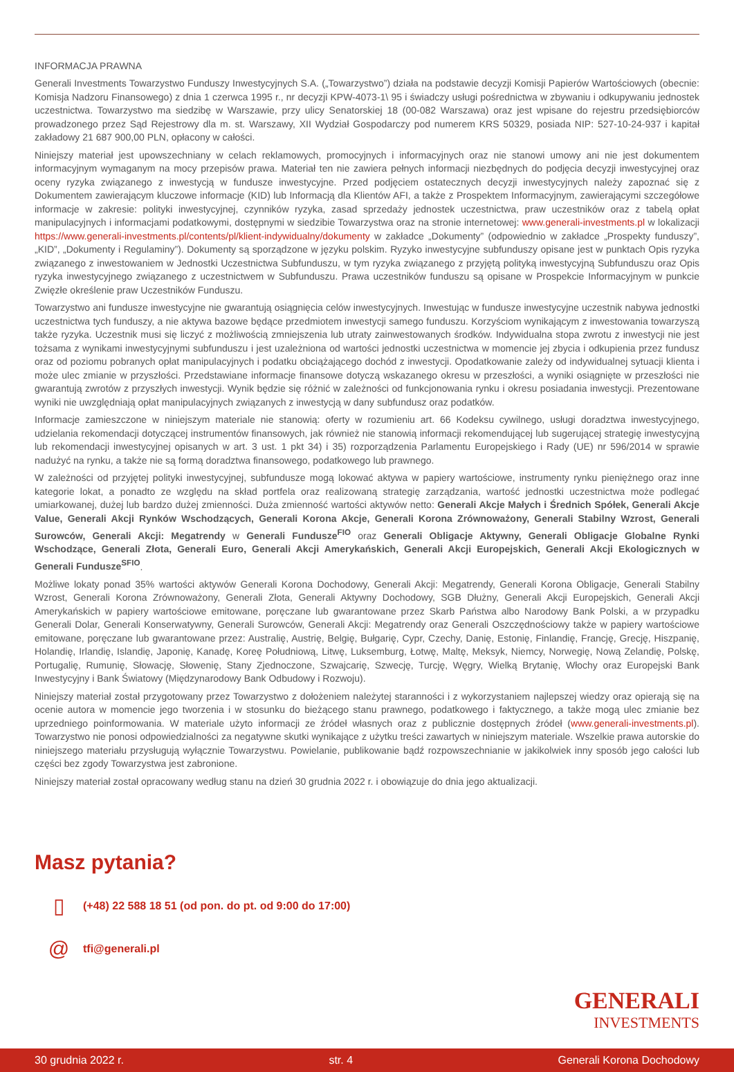INFORMACJA PRAWNA
Generali Investments Towarzystwo Funduszy Inwestycyjnych S.A. („Towarzystwo”) działa na podstawie decyzji Komisji Papierów Wartościowych (obecnie: Komisja Nadzoru Finansowego) z dnia 1 czerwca 1995 r., nr decyzji KPW-4073-1\ 95 i świadczy usługi pośrednictwa w zbywaniu i odkupywaniu jednostek uczestnictwa. Towarzystwo ma siedzibę w Warszawie, przy ulicy Senatorskiej 18 (00-082 Warszawa) oraz jest wpisane do rejestru przedsiębiorców prowadzonego przez Sąd Rejestrowy dla m. st. Warszawy, XII Wydział Gospodarczy pod numerem KRS 50329, posiada NIP: 527-10-24-937 i kapitał zakładowy 21 687 900,00 PLN, opłacony w całości.
Niniejszy materiał jest upowszechniany w celach reklamowych, promocyjnych i informacyjnych oraz nie stanowi umowy ani nie jest dokumentem informacyjnym wymaganym na mocy przepisów prawa. Materiał ten nie zawiera pełnych informacji niezbędnych do podjęcia decyzji inwestycyjnej oraz oceny ryzyka związanego z inwestycją w fundusze inwestycyjne. Przed podjęciem ostatecznych decyzji inwestycyjnych należy zapoznać się z Dokumentem zawierającym kluczowe informacje (KID) lub Informacją dla Klientów AFI, a także z Prospektem Informacyjnym, zawierającymi szczegółowe informacje w zakresie: polityki inwestycyjnej, czynników ryzyka, zasad sprzedaży jednostek uczestnictwa, praw uczestników oraz z tabelą opłat manipulacyjnych i informacjami podatkowymi, dostępnymi w siedzibie Towarzystwa oraz na stronie internetowej: www.generali-investments.pl w lokalizacji https://www.generali-investments.pl/contents/pl/klient-indywidualny/dokumenty w zakładce „Dokumenty” (odpowiednio w zakładce „Prospekty funduszy”, „KID”, „Dokumenty i Regulaminy”). Dokumenty są sporządzone w języku polskim. Ryzyko inwestycyjne subfunduszy opisane jest w punktach Opis ryzyka związanego z inwestowaniem w Jednostki Uczestnictwa Subfunduszu, w tym ryzyka związanego z przyjętą polityką inwestycyjną Subfunduszu oraz Opis ryzyka inwestycyjnego związanego z uczestnictwem w Subfunduszu. Prawa uczestników funduszu są opisane w Prospekcie Informacyjnym w punkcie Zwięzłe określenie praw Uczestników Funduszu.
Towarzystwo ani fundusze inwestycyjne nie gwarantują osiągnięcia celów inwestycyjnych. Inwestując w fundusze inwestycyjne uczestnik nabywa jednostki uczestnictwa tych funduszy, a nie aktywa bazowe będące przedmiotem inwestycji samego funduszu. Korzyściom wynikającym z inwestowania towarzyszą także ryzyka. Uczestnik musi się liczyć z możliwością zmniejszenia lub utraty zainwestowanych środków. Indywidualna stopa zwrotu z inwestycji nie jest tożsama z wynikami inwestycyjnymi subfunduszu i jest uzależniona od wartości jednostki uczestnictwa w momencie jej zbycia i odkupienia przez fundusz oraz od poziomu pobranych opłat manipulacyjnych i podatku obciążającego dochód z inwestycji. Opodatkowanie zależy od indywidualnej sytuacji klienta i może ulec zmianie w przyszłości. Przedstawiane informacje finansowe dotyczą wskazanego okresu w przeszłości, a wyniki osiągnięte w przeszłości nie gwarantują zwrotów z przyszłych inwestycji. Wynik będzie się różnić w zależności od funkcjonowania rynku i okresu posiadania inwestycji. Prezentowane wyniki nie uwzględniają opłat manipulacyjnych związanych z inwestycją w dany subfundusz oraz podatków.
Informacje zamieszczone w niniejszym materiale nie stanowią: oferty w rozumieniu art. 66 Kodeksu cywilnego, usługi doradztwa inwestycyjnego, udzielania rekomendacji dotyczącej instrumentów finansowych, jak również nie stanowią informacji rekomendującej lub sugerującej strategię inwestycyjną lub rekomendacji inwestycyjnej opisanych w art. 3 ust. 1 pkt 34) i 35) rozporządzenia Parlamentu Europejskiego i Rady (UE) nr 596/2014 w sprawie nadużyć na rynku, a także nie są formą doradztwa finansowego, podatkowego lub prawnego.
W zależności od przyjętej polityki inwestycyjnej, subfundusze mogą lokować aktywa w papiery wartościowe, instrumenty rynku pieniężnego oraz inne kategorie lokat, a ponadto ze względu na skład portfela oraz realizowaną strategię zarządzania, wartość jednostki uczestnictwa może podlegać umiarkowanej, dużej lub bardzo dużej zmienności. Duża zmienność wartości aktywów netto: Generali Akcje Małych i Średnich Spółek, Generali Akcje Value, Generali Akcji Rynków Wschodzących, Generali Korona Akcje, Generali Korona Zrównoważony, Generali Stabilny Wzrost, Generali Surowców, Generali Akcji: Megatrendy w Generali Fundusze<sup>FIO</sup> oraz Generali Obligacje Aktywny, Generali Obligacje Globalne Rynki Wschodzące, Generali Złota, Generali Euro, Generali Akcji Amerykańskich, Generali Akcji Europejskich, Generali Akcji Ekologicznych w Generali Fundusze<sup>SFIO</sup>.
Możliwe lokaty ponad 35% wartości aktywów Generali Korona Dochodowy, Generali Akcji: Megatrendy, Generali Korona Obligacje, Generali Stabilny Wzrost, Generali Korona Zrównoważony, Generali Złota, Generali Aktywny Dochodowy, SGB Dłużny, Generali Akcji Europejskich, Generali Akcji Amerykańskich w papiery wartościowe emitowane, poręczane lub gwarantowane przez Skarb Państwa albo Narodowy Bank Polski, a w przypadku Generali Dolar, Generali Konserwatywny, Generali Surowców, Generali Akcji: Megatrendy oraz Generali Oszczędnościowy także w papiery wartościowe emitowane, poręczane lub gwarantowane przez: Australię, Austrię, Belgię, Bułgarię, Cypr, Czechy, Danię, Estonię, Finlandię, Francję, Grecję, Hiszpanię, Holandię, Irlandię, Islandię, Japonię, Kanadę, Koreę Południową, Litwę, Luksemburg, Łotwę, Maltę, Meksyk, Niemcy, Norwegię, Nową Zelandię, Polskę, Portugalię, Rumunię, Słowację, Słowenię, Stany Zjednoczone, Szwajcarię, Szwecję, Turcję, Węgry, Wielką Brytanię, Włochy oraz Europejski Bank Inwestycyjny i Bank Światowy (Międzynarodowy Bank Odbudowy i Rozwoju).
Niniejszy materiał został przygotowany przez Towarzystwo z dołożeniem należytej staranności i z wykorzystaniem najlepszej wiedzy oraz opierają się na ocenie autora w momencie jego tworzenia i w stosunku do bieżącego stanu prawnego, podatkowego i faktycznego, a także mogą ulec zmianie bez uprzedniego poinformowania. W materiale użyto informacji ze źródeł własnych oraz z publicznie dostępnych źródeł (www.generali-investments.pl). Towarzystwo nie ponosi odpowiedzialności za negatywne skutki wynikające z użytku treści zawartych w niniejszym materiale. Wszelkie prawa autorskie do niniejszego materiału przysługują wyłącznie Towarzystwu. Powielanie, publikowanie bądź rozpowszechnianie w jakikolwiek inny sposób jego całości lub części bez zgody Towarzystwa jest zabronione.
Niniejszy materiał został opracowany według stanu na dzień 30 grudnia 2022 r. i obowiązuje do dnia jego aktualizacji.
Masz pytania?
▯ (+48) 22 588 18 51 (od pon. do pt. od 9:00 do 17:00)
@ tfi@generali.pl
GENERALI
INVESTMENTS
30 grudnia 2022 r. str. 4 Generali Korona Dochodowy